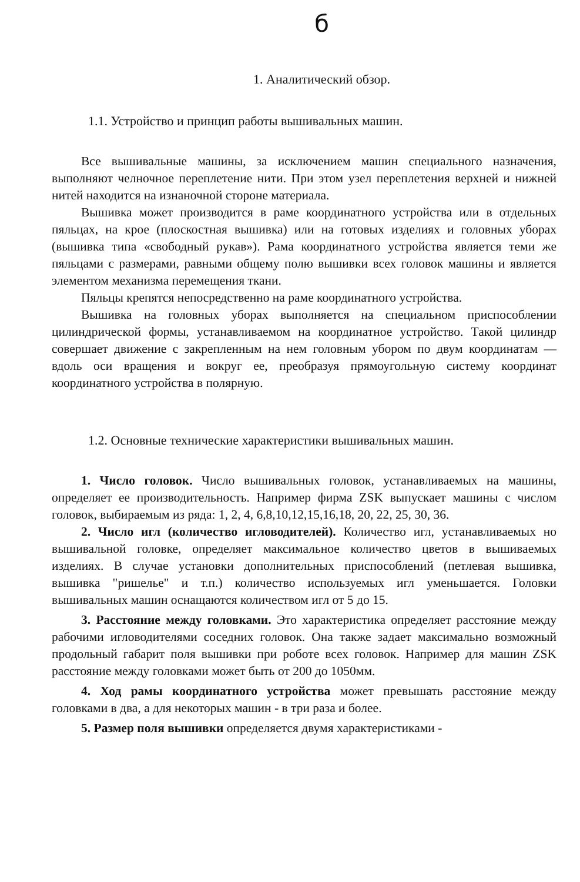б
1. Аналитический обзор.
1.1. Устройство и принцип работы вышивальных машин.
Все вышивальные машины, за исключением машин специального назначения, выполняют челночное переплетение нити. При этом узел переплетения верхней и нижней нитей находится на изнаночной стороне материала.
Вышивка может производится в раме координатного устройства или в отдельных пяльцах, на крое (плоскостная вышивка) или на готовых изделиях и головных уборах (вышивка типа «свободный рукав»). Рама координатного устройства является теми же пяльцами с размерами, равными общему полю вышивки всех головок машины и является элементом механизма перемещения ткани.
Пяльцы крепятся непосредственно на раме координатного устройства.
Вышивка на головных уборах выполняется на специальном приспособлении цилиндрической формы, устанавливаемом на координатное устройство. Такой цилиндр совершает движение с закрепленным на нем головным убором по двум координатам — вдоль оси вращения и вокруг ее, преобразуя прямоугольную систему координат координатного устройства в полярную.
1.2. Основные технические характеристики вышивальных машин.
1. Число головок. Число вышивальных головок, устанавливаемых на машины, определяет ее производительность. Например фирма ZSK выпускает машины с числом головок, выбираемым из ряда: 1, 2, 4, 6,8,10,12,15,16,18, 20, 22, 25, 30, 36.
2. Число игл (количество игловодителей). Количество игл, устанавливаемых но вышивальной головке, определяет максимальное количество цветов в вышиваемых изделиях. В случае установки дополнительных приспособлений (петлевая вышивка, вышивка "ришелье" и т.п.) количество используемых игл уменьшается. Головки вышивальных машин оснащаются количеством игл от 5 до 15.
3. Расстояние между головками. Это характеристика определяет расстояние между рабочими игловодителями соседних головок. Она также задает максимально возможный продольный габарит поля вышивки при роботе всех головок. Например для машин ZSK расстояние между головками может быть от 200 до 1050мм.
4. Ход рамы координатного устройства может превышать расстояние между головками в два, а для некоторых машин - в три раза и более.
5. Размер поля вышивки определяется двумя характеристиками -